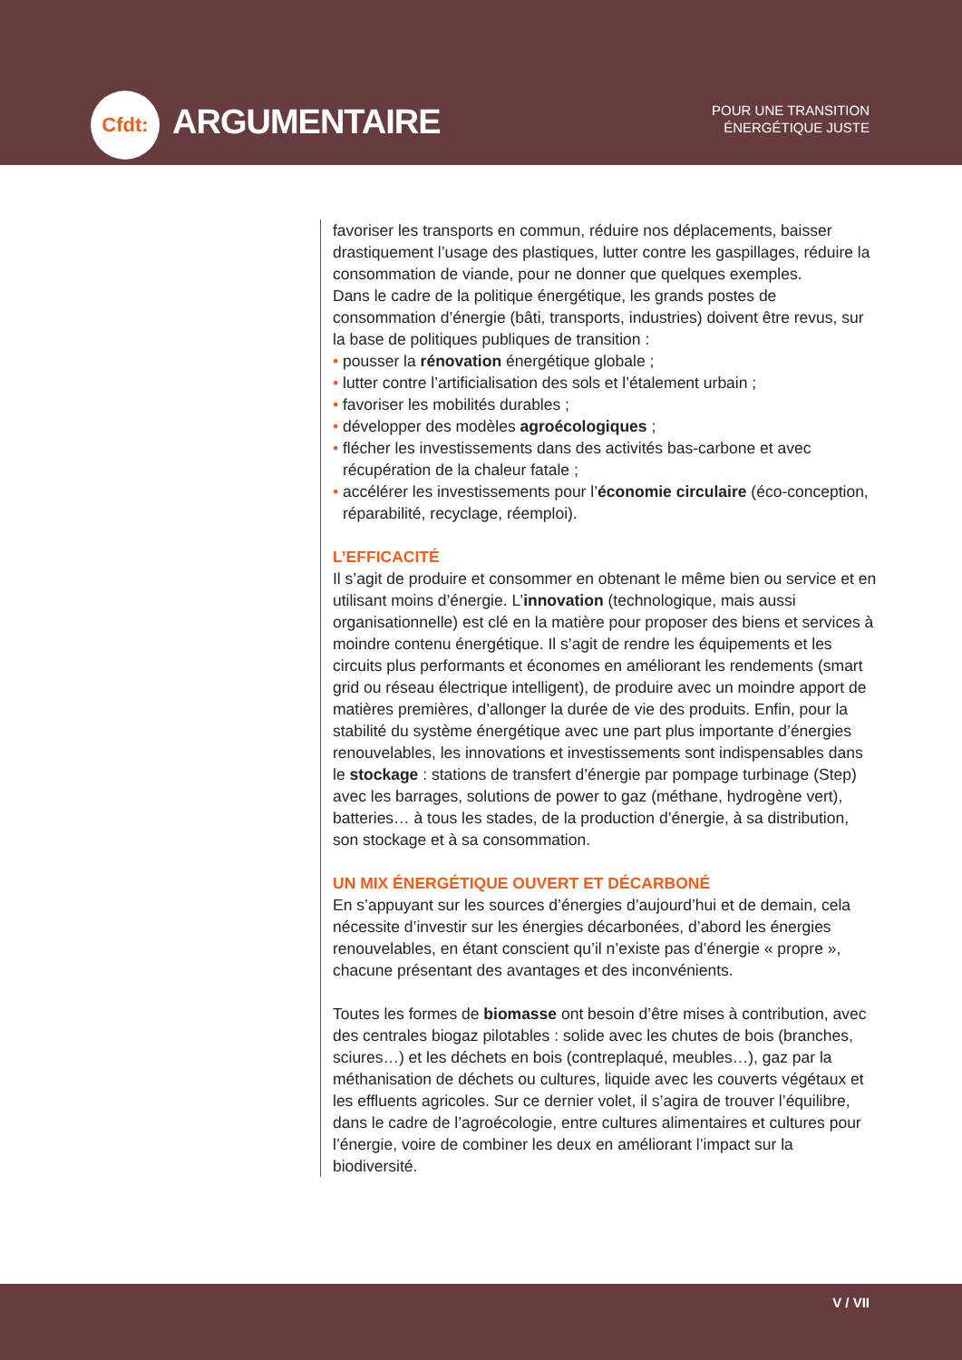Cfdt:
ARGUMENTAIRE
POUR UNE TRANSITION
ÉNERGÉTIQUE JUSTE
favoriser les transports en commun, réduire nos déplacements, baisser drastiquement l’usage des plastiques, lutter contre les gaspillages, réduire la consommation de viande, pour ne donner que quelques exemples.
Dans le cadre de la politique énergétique, les grands postes de consommation d’énergie (bâti, transports, industries) doivent être revus, sur la base de politiques publiques de transition :
• pousser la rénovation énergétique globale ;
• lutter contre l’artificialisation des sols et l’étalement urbain ;
• favoriser les mobilités durables ;
• développer des modèles agroécologiques ;
• flécher les investissements dans des activités bas-carbone et avec récupération de la chaleur fatale ;
• accélérer les investissements pour l’économie circulaire (éco-conception, réparabilité, recyclage, réemploi).
L’EFFICACITÉ
Il s’agit de produire et consommer en obtenant le même bien ou service et en utilisant moins d’énergie. L’innovation (technologique, mais aussi organisationnelle) est clé en la matière pour proposer des biens et services à moindre contenu énergétique. Il s’agit de rendre les équipements et les circuits plus performants et économes en améliorant les rendements (smart grid ou réseau électrique intelligent), de produire avec un moindre apport de matières premières, d’allonger la durée de vie des produits. Enfin, pour la stabilité du système énergétique avec une part plus importante d’énergies renouvelables, les innovations et investissements sont indispensables dans le stockage : stations de transfert d’énergie par pompage turbinage (Step) avec les barrages, solutions de power to gaz (méthane, hydrogène vert), batteries… à tous les stades, de la production d’énergie, à sa distribution, son stockage et à sa consommation.
UN MIX ÉNERGÉTIQUE OUVERT ET DÉCARBONÉ
En s’appuyant sur les sources d’énergies d’aujourd’hui et de demain, cela nécessite d’investir sur les énergies décarbonées, d’abord les énergies renouvelables, en étant conscient qu’il n’existe pas d’énergie « propre », chacune présentant des avantages et des inconvénients.
Toutes les formes de biomasse ont besoin d’être mises à contribution, avec des centrales biogaz pilotables : solide avec les chutes de bois (branches, sciures…) et les déchets en bois (contreplaqué, meubles…), gaz par la méthanisation de déchets ou cultures, liquide avec les couverts végétaux et les effluents agricoles. Sur ce dernier volet, il s’agira de trouver l’équilibre, dans le cadre de l’agroécologie, entre cultures alimentaires et cultures pour l’énergie, voire de combiner les deux en améliorant l’impact sur la biodiversité.
V / VII